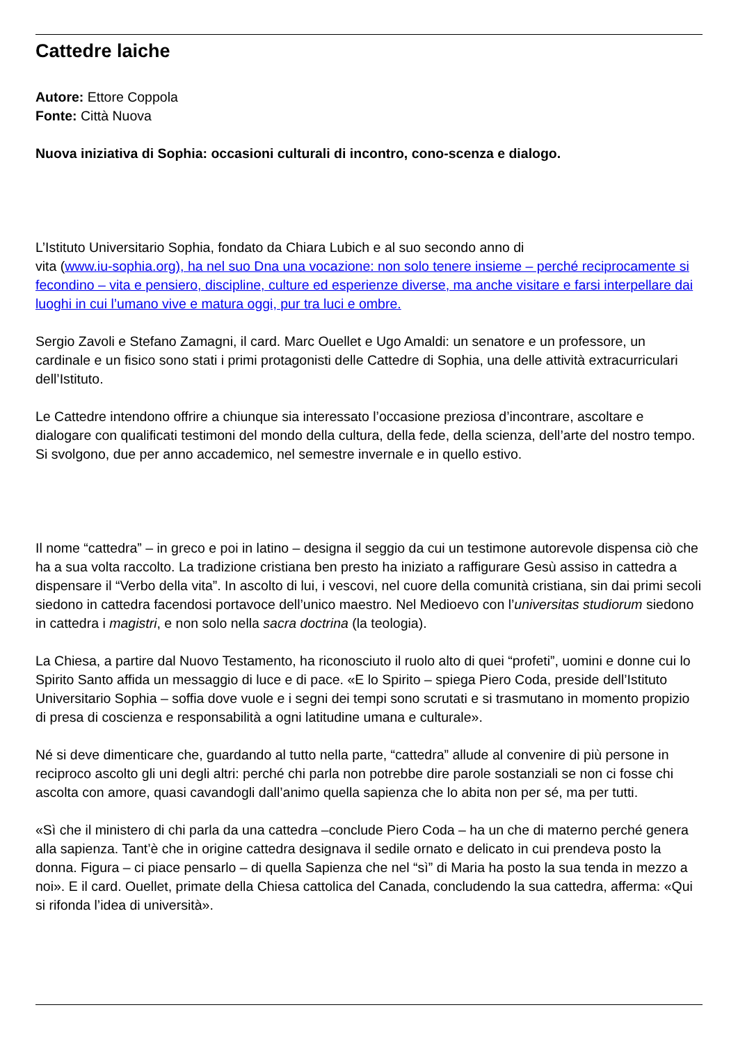Cattedre laiche
Autore: Ettore Coppola
Fonte: Città Nuova
Nuova iniziativa di Sophia: occasioni culturali di incontro, cono-scenza e dialogo.
L’Istituto Universitario Sophia, fondato da Chiara Lubich e al suo secondo anno di
vita (www.iu-sophia.org), ha nel suo Dna una vocazione: non solo tenere insieme – perché reciprocamente si fecondino – vita e pensiero, discipline, culture ed esperienze diverse, ma anche visitare e farsi interpellare dai luoghi in cui l’umano vive e matura oggi, pur tra luci e ombre.
Sergio Zavoli e Stefano Zamagni, il card. Marc Ouellet e Ugo Amaldi: un senatore e un professore, un cardinale e un fisico sono stati i primi protagonisti delle Cattedre di Sophia, una delle attività extracurriculari dell’Istituto.
Le Cattedre intendono offrire a chiunque sia interessato l’occasione preziosa d’incontrare, ascoltare e dialogare con qualificati testimoni del mondo della cultura, della fede, della scienza, dell’arte del nostro tempo. Si svolgono, due per anno accademico, nel semestre invernale e in quello estivo.
Il nome “cattedra” – in greco e poi in latino – designa il seggio da cui un testimone autorevole dispensa ciò che ha a sua volta raccolto. La tradizione cristiana ben presto ha iniziato a raffigurare Gesù assiso in cattedra a dispensare il “Verbo della vita”. In ascolto di lui, i vescovi, nel cuore della comunità cristiana, sin dai primi secoli siedono in cattedra facendosi portavoce dell’unico maestro. Nel Medioevo con l’universitas studiorum siedono in cattedra i magistri, e non solo nella sacra doctrina (la teologia).
La Chiesa, a partire dal Nuovo Testamento, ha riconosciuto il ruolo alto di quei “profeti”, uomini e donne cui lo Spirito Santo affida un messaggio di luce e di pace. «E lo Spirito – spiega Piero Coda, preside dell’Istituto Universitario Sophia – soffia dove vuole e i segni dei tempi sono scrutati e si trasmutano in momento propizio di presa di coscienza e responsabilità a ogni latitudine umana e culturale».
Né si deve dimenticare che, guardando al tutto nella parte, “cattedra” allude al convenire di più persone in reciproco ascolto gli uni degli altri: perché chi parla non potrebbe dire parole sostanziali se non ci fosse chi ascolta con amore, quasi cavandogli dall’animo quella sapienza che lo abita non per sé, ma per tutti.
«Sì che il ministero di chi parla da una cattedra –conclude Piero Coda – ha un che di materno perché genera alla sapienza. Tant’è che in origine cattedra designava il sedile ornato e delicato in cui prendeva posto la donna. Figura – ci piace pensarlo – di quella Sapienza che nel “sì” di Maria ha posto la sua tenda in mezzo a noi». E il card. Ouellet, primate della Chiesa cattolica del Canada, concludendo la sua cattedra, afferma: «Qui si rifonda l’idea di università».